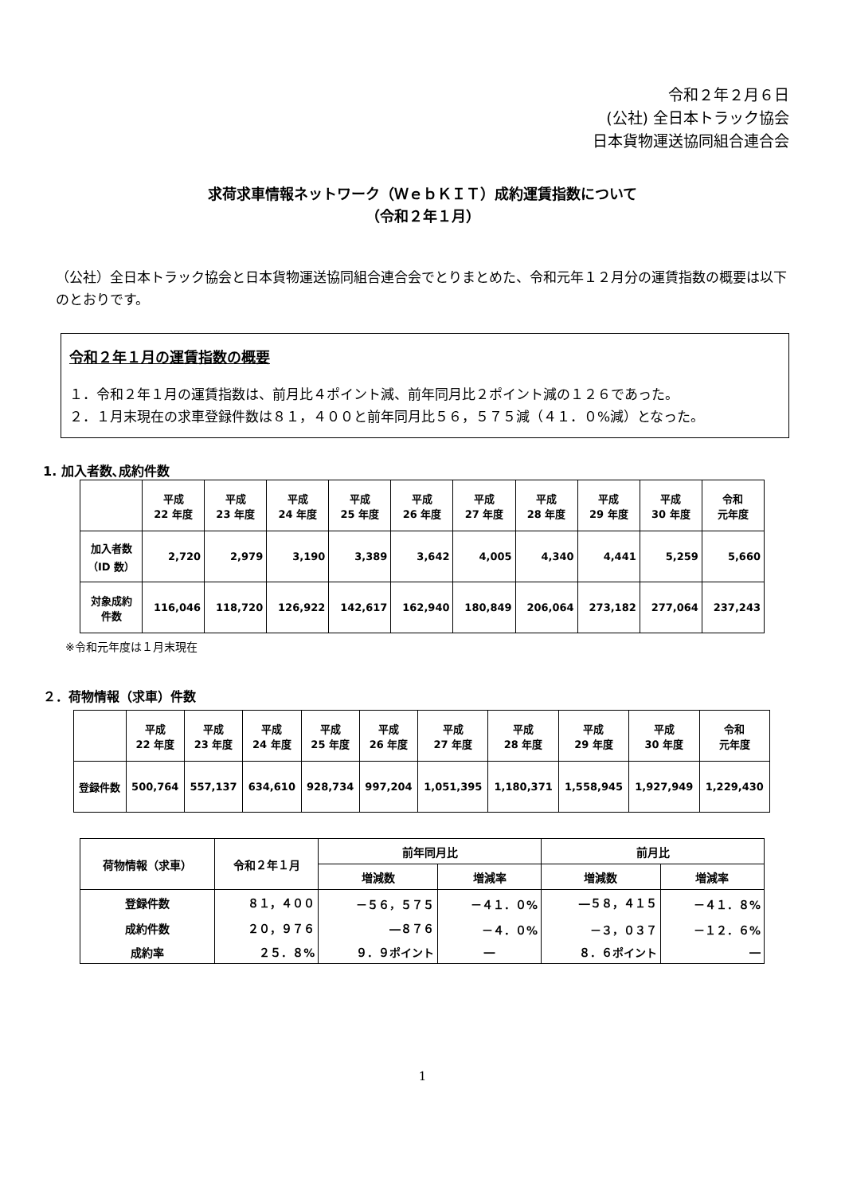令和２年２月６日
(公社) 全日本トラック協会
日本貨物運送協同組合連合会
求荷求車情報ネットワーク（ＷｅｂＫＩＴ）成約運賃指数について
（令和２年１月）
（公社）全日本トラック協会と日本貨物運送協同組合連合会でとりまとめた、令和元年１２月分の運賃指数の概要は以下のとおりです。
令和２年１月の運賃指数の概要
１．令和２年１月の運賃指数は、前月比４ポイント減、前年同月比２ポイント減の１２６であった。
２．１月末現在の求車登録件数は８１，４００と前年同月比５６，５７５減（４１．０%減）となった。
1. 加入者数､成約件数
| | 平成 22 年度 | 平成 23 年度 | 平成 24 年度 | 平成 25 年度 | 平成 26 年度 | 平成 27 年度 | 平成 28 年度 | 平成 29 年度 | 平成 30 年度 | 令和 元年度 |
| --- | --- | --- | --- | --- | --- | --- | --- | --- | --- | --- |
| 加入者数 （ID 数） | 2,720 | 2,979 | 3,190 | 3,389 | 3,642 | 4,005 | 4,340 | 4,441 | 5,259 | 5,660 |
| 対象成約 件数 | 116,046 | 118,720 | 126,922 | 142,617 | 162,940 | 180,849 | 206,064 | 273,182 | 277,064 | 237,243 |
※令和元年度は１月末現在
２．荷物情報（求車）件数
| | 平成 22 年度 | 平成 23 年度 | 平成 24 年度 | 平成 25 年度 | 平成 26 年度 | 平成 27 年度 | 平成 28 年度 | 平成 29 年度 | 平成 30 年度 | 令和 元年度 |
| --- | --- | --- | --- | --- | --- | --- | --- | --- | --- | --- |
| 登録件数 | 500,764 | 557,137 | 634,610 | 928,734 | 997,204 | 1,051,395 | 1,180,371 | 1,558,945 | 1,927,949 | 1,229,430 |
| 荷物情報（求車） | 令和２年１月 | 前年同月比 | | 前月比 | |
| --- | --- | --- | --- | --- | --- |
| | | 増減数 | 増減率 | 増減数 | 増減率 |
| 登録件数 | ８１，４００ | －５６，５７５ | －４１．０% | ―５８，４１５ | －４１．８% |
| 成約件数 | ２０，９７６ | ―８７６ | －４．０% | －３，０３７ | －１２．６% |
| 成約率 | ２５．８% | ９．９ポイント | ― | ８．６ポイント | ― |
1